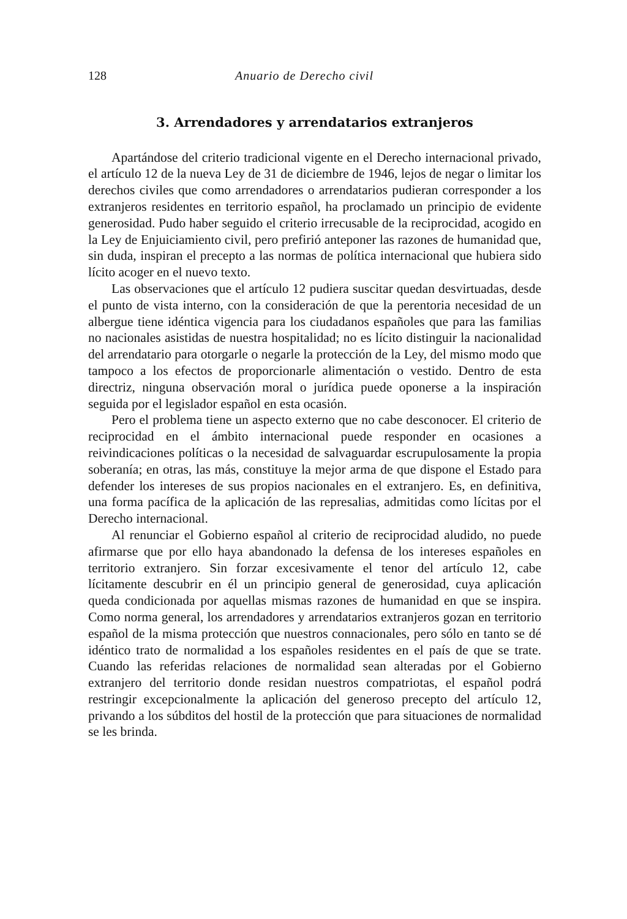128 Anuario de Derecho civil
3. Arrendadores y arrendatarios extranjeros
Apartándose del criterio tradicional vigente en el Derecho internacional privado, el artículo 12 de la nueva Ley de 31 de diciembre de 1946, lejos de negar o limitar los derechos civiles que como arrendadores o arrendatarios pudieran corresponder a los extranjeros residentes en territorio español, ha proclamado un principio de evidente generosidad. Pudo haber seguido el criterio irrecusable de la reciprocidad, acogido en la Ley de Enjuiciamiento civil, pero prefirió anteponer las razones de humanidad que, sin duda, inspiran el precepto a las normas de política internacional que hubiera sido lícito acoger en el nuevo texto.
Las observaciones que el artículo 12 pudiera suscitar quedan desvirtuadas, desde el punto de vista interno, con la consideración de que la perentoria necesidad de un albergue tiene idéntica vigencia para los ciudadanos españoles que para las familias no nacionales asistidas de nuestra hospitalidad; no es lícito distinguir la nacionalidad del arrendatario para otorgarle o negarle la protección de la Ley, del mismo modo que tampoco a los efectos de proporcionarle alimentación o vestido. Dentro de esta directriz, ninguna observación moral o jurídica puede oponerse a la inspiración seguida por el legislador español en esta ocasión.
Pero el problema tiene un aspecto externo que no cabe desconocer. El criterio de reciprocidad en el ámbito internacional puede responder en ocasiones a reivindicaciones políticas o la necesidad de salvaguardar escrupulosamente la propia soberanía; en otras, las más, constituye la mejor arma de que dispone el Estado para defender los intereses de sus propios nacionales en el extranjero. Es, en definitiva, una forma pacífica de la aplicación de las represalias, admitidas como lícitas por el Derecho internacional.
Al renunciar el Gobierno español al criterio de reciprocidad aludido, no puede afirmarse que por ello haya abandonado la defensa de los intereses españoles en territorio extranjero. Sin forzar excesivamente el tenor del artículo 12, cabe lícitamente descubrir en él un principio general de generosidad, cuya aplicación queda condicionada por aquellas mismas razones de humanidad en que se inspira. Como norma general, los arrendadores y arrendatarios extranjeros gozan en territorio español de la misma protección que nuestros connacionales, pero sólo en tanto se dé idéntico trato de normalidad a los españoles residentes en el país de que se trate. Cuando las referidas relaciones de normalidad sean alteradas por el Gobierno extranjero del territorio donde residan nuestros compatriotas, el español podrá restringir excepcionalmente la aplicación del generoso precepto del artículo 12, privando a los súbditos del hostil de la protección que para situaciones de normalidad se les brinda.